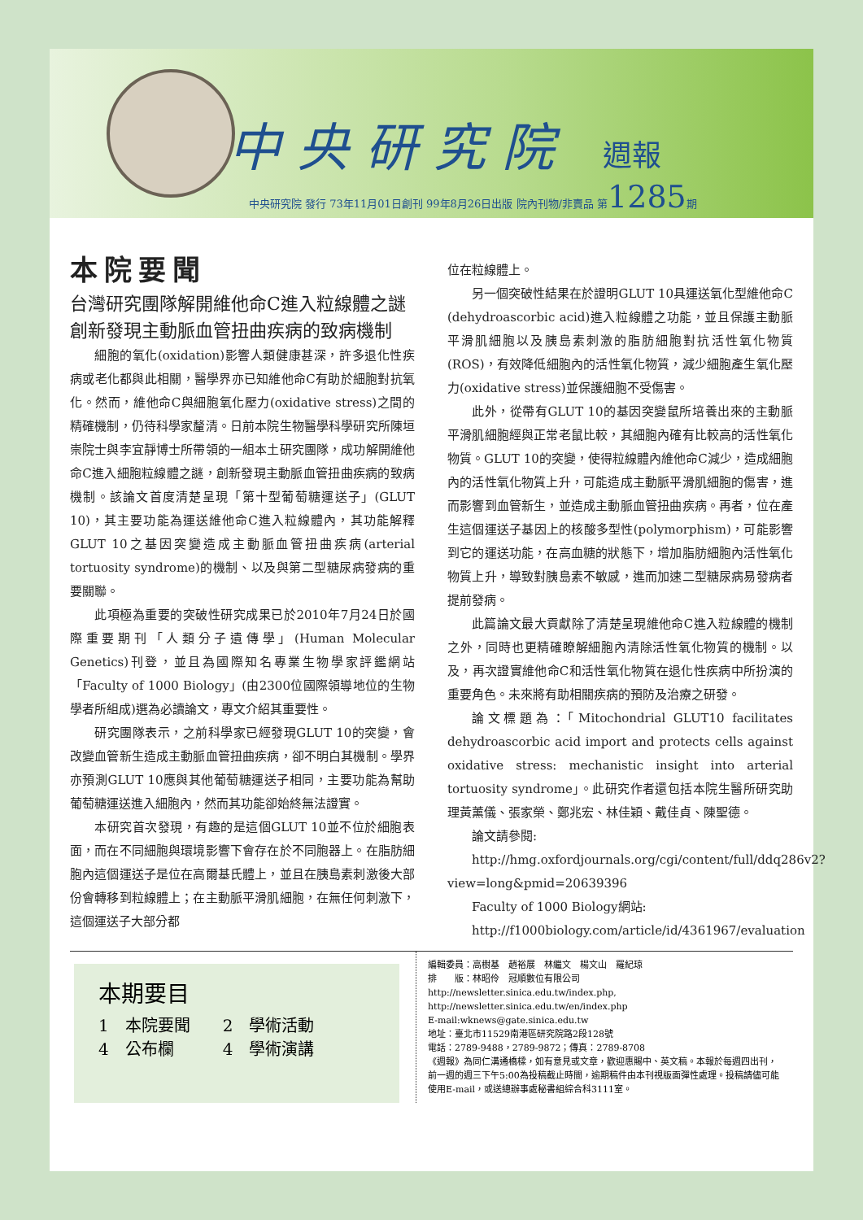中央研究院 週報
中央研究院 發行 73年11月01日創刊 99年8月26日出版 院內刊物/非賣品 第1285期
本院要聞
台灣研究團隊解開維他命C進入粒線體之謎　創新發現主動脈血管扭曲疾病的致病機制
細胞的氧化(oxidation)影響人類健康甚深，許多退化性疾病或老化都與此相關，醫學界亦已知維他命C有助於細胞對抗氧化。然而，維他命C與細胞氧化壓力(oxidative stress)之間的精確機制，仍待科學家釐清。日前本院生物醫學科學研究所陳垣崇院士與李宜靜博士所帶領的一組本土研究團隊，成功解開維他命C進入細胞粒線體之謎，創新發現主動脈血管扭曲疾病的致病機制。該論文首度清楚呈現「第十型葡萄糖運送子」(GLUT 10)，其主要功能為運送維他命C進入粒線體內，其功能解釋GLUT 10之基因突變造成主動脈血管扭曲疾病(arterial tortuosity syndrome)的機制、以及與第二型糖尿病發病的重要關聯。
此項極為重要的突破性研究成果已於2010年7月24日於國際重要期刊「人類分子遺傳學」(Human Molecular Genetics)刊登，並且為國際知名專業生物學家評鑑網站「Faculty of 1000 Biology」(由2300位國際領導地位的生物學者所組成)選為必讀論文，專文介紹其重要性。
研究團隊表示，之前科學家已經發現GLUT 10的突變，會改變血管新生造成主動脈血管扭曲疾病，卻不明白其機制。學界亦預測GLUT 10應與其他葡萄糖運送子相同，主要功能為幫助葡萄糖運送進入細胞內，然而其功能卻始終無法證實。
本研究首次發現，有趣的是這個GLUT 10並不位於細胞表面，而在不同細胞與環境影響下會存在於不同胞器上。在脂肪細胞內這個運送子是位在高爾基氏體上，並且在胰島素刺激後大部份會轉移到粒線體上；在主動脈平滑肌細胞，在無任何刺激下，這個運送子大部分都
位在粒線體上。
另一個突破性結果在於證明GLUT 10具運送氧化型維他命C (dehydroascorbic acid)進入粒線體之功能，並且保護主動脈平滑肌細胞以及胰島素刺激的脂肪細胞對抗活性氧化物質(ROS)，有效降低細胞內的活性氧化物質，減少細胞產生氧化壓力(oxidative stress)並保護細胞不受傷害。
此外，從帶有GLUT 10的基因突變鼠所培養出來的主動脈平滑肌細胞經與正常老鼠比較，其細胞內確有比較高的活性氧化物質。GLUT 10的突變，使得粒線體內維他命C減少，造成細胞內的活性氧化物質上升，可能造成主動脈平滑肌細胞的傷害，進而影響到血管新生，並造成主動脈血管扭曲疾病。再者，位在產生這個運送子基因上的核酸多型性(polymorphism)，可能影響到它的運送功能，在高血糖的狀態下，增加脂肪細胞內活性氧化物質上升，導致對胰島素不敏感，進而加速二型糖尿病易發病者提前發病。
此篇論文最大貢獻除了清楚呈現維他命C進入粒線體的機制之外，同時也更精確瞭解細胞內清除活性氧化物質的機制。以及，再次證實維他命C和活性氧化物質在退化性疾病中所扮演的重要角色。未來將有助相關疾病的預防及治療之研發。
論文標題為：「Mitochondrial GLUT10 facilitates dehydroascorbic acid import and protects cells against oxidative stress: mechanistic insight into arterial tortuosity syndrome」。此研究作者還包括本院生醫所研究助理黃薰儀、張家榮、鄭兆宏、林佳穎、戴佳貞、陳聖德。
論文請參閱:
http://hmg.oxfordjournals.org/cgi/content/full/ddq286v2?view=long&pmid=20639396
Faculty of 1000 Biology網站:
http://f1000biology.com/article/id/4361967/evaluation
本期要目
1　本院要聞　　2　學術活動
4　公布欄　　　4　學術演講
編輯委員：高樹基　趙裕展　林繼文　楊文山　羅紀琼
排　　版：林昭伶　冠順數位有限公司
http://newsletter.sinica.edu.tw/index.php, http://newsletter.sinica.edu.tw/en/index.php
E-mail:wknews@gate.sinica.edu.tw
地址：臺北市11529南港區研究院路2段128號
電話：2789-9488，2789-9872；傳真：2789-8708
《週報》為同仁溝通橋樑，如有意見或文章，歡迎惠賜中、英文稿。本報於每週四出刊，前一週的週三下午5:00為投稿截止時間，逾期稿件由本刊視版面彈性處理。投稿請儘可能使用E-mail，或送總辦事處秘書組綜合科3111室。